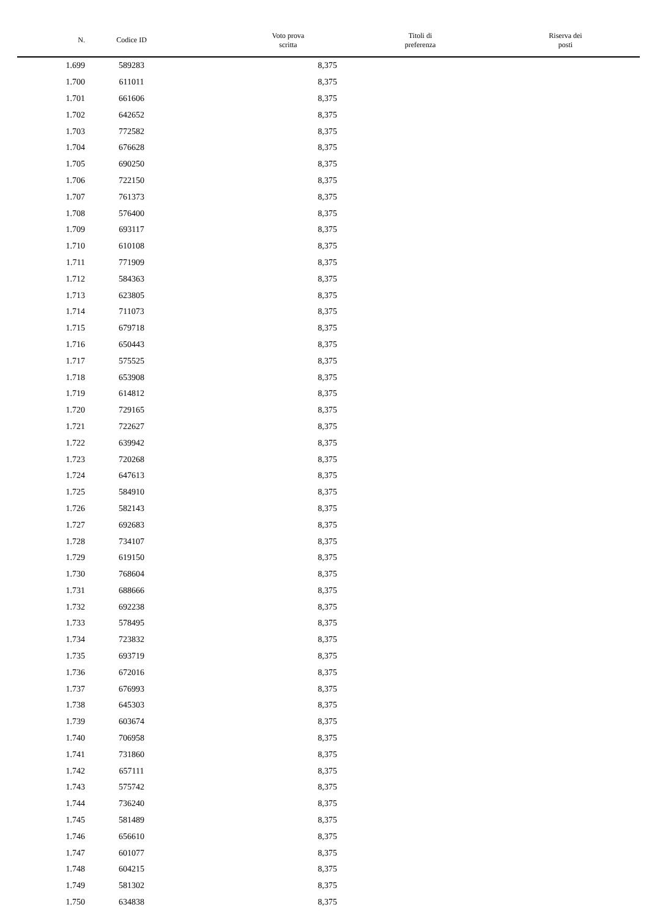| N. | Codice ID | Voto prova scritta | Titoli di preferenza | Riserva dei posti |
| --- | --- | --- | --- | --- |
| 1.699 | 589283 | 8,375 | | |
| 1.700 | 611011 | 8,375 | | |
| 1.701 | 661606 | 8,375 | | |
| 1.702 | 642652 | 8,375 | | |
| 1.703 | 772582 | 8,375 | | |
| 1.704 | 676628 | 8,375 | | |
| 1.705 | 690250 | 8,375 | | |
| 1.706 | 722150 | 8,375 | | |
| 1.707 | 761373 | 8,375 | | |
| 1.708 | 576400 | 8,375 | | |
| 1.709 | 693117 | 8,375 | | |
| 1.710 | 610108 | 8,375 | | |
| 1.711 | 771909 | 8,375 | | |
| 1.712 | 584363 | 8,375 | | |
| 1.713 | 623805 | 8,375 | | |
| 1.714 | 711073 | 8,375 | | |
| 1.715 | 679718 | 8,375 | | |
| 1.716 | 650443 | 8,375 | | |
| 1.717 | 575525 | 8,375 | | |
| 1.718 | 653908 | 8,375 | | |
| 1.719 | 614812 | 8,375 | | |
| 1.720 | 729165 | 8,375 | | |
| 1.721 | 722627 | 8,375 | | |
| 1.722 | 639942 | 8,375 | | |
| 1.723 | 720268 | 8,375 | | |
| 1.724 | 647613 | 8,375 | | |
| 1.725 | 584910 | 8,375 | | |
| 1.726 | 582143 | 8,375 | | |
| 1.727 | 692683 | 8,375 | | |
| 1.728 | 734107 | 8,375 | | |
| 1.729 | 619150 | 8,375 | | |
| 1.730 | 768604 | 8,375 | | |
| 1.731 | 688666 | 8,375 | | |
| 1.732 | 692238 | 8,375 | | |
| 1.733 | 578495 | 8,375 | | |
| 1.734 | 723832 | 8,375 | | |
| 1.735 | 693719 | 8,375 | | |
| 1.736 | 672016 | 8,375 | | |
| 1.737 | 676993 | 8,375 | | |
| 1.738 | 645303 | 8,375 | | |
| 1.739 | 603674 | 8,375 | | |
| 1.740 | 706958 | 8,375 | | |
| 1.741 | 731860 | 8,375 | | |
| 1.742 | 657111 | 8,375 | | |
| 1.743 | 575742 | 8,375 | | |
| 1.744 | 736240 | 8,375 | | |
| 1.745 | 581489 | 8,375 | | |
| 1.746 | 656610 | 8,375 | | |
| 1.747 | 601077 | 8,375 | | |
| 1.748 | 604215 | 8,375 | | |
| 1.749 | 581302 | 8,375 | | |
| 1.750 | 634838 | 8,375 | | |